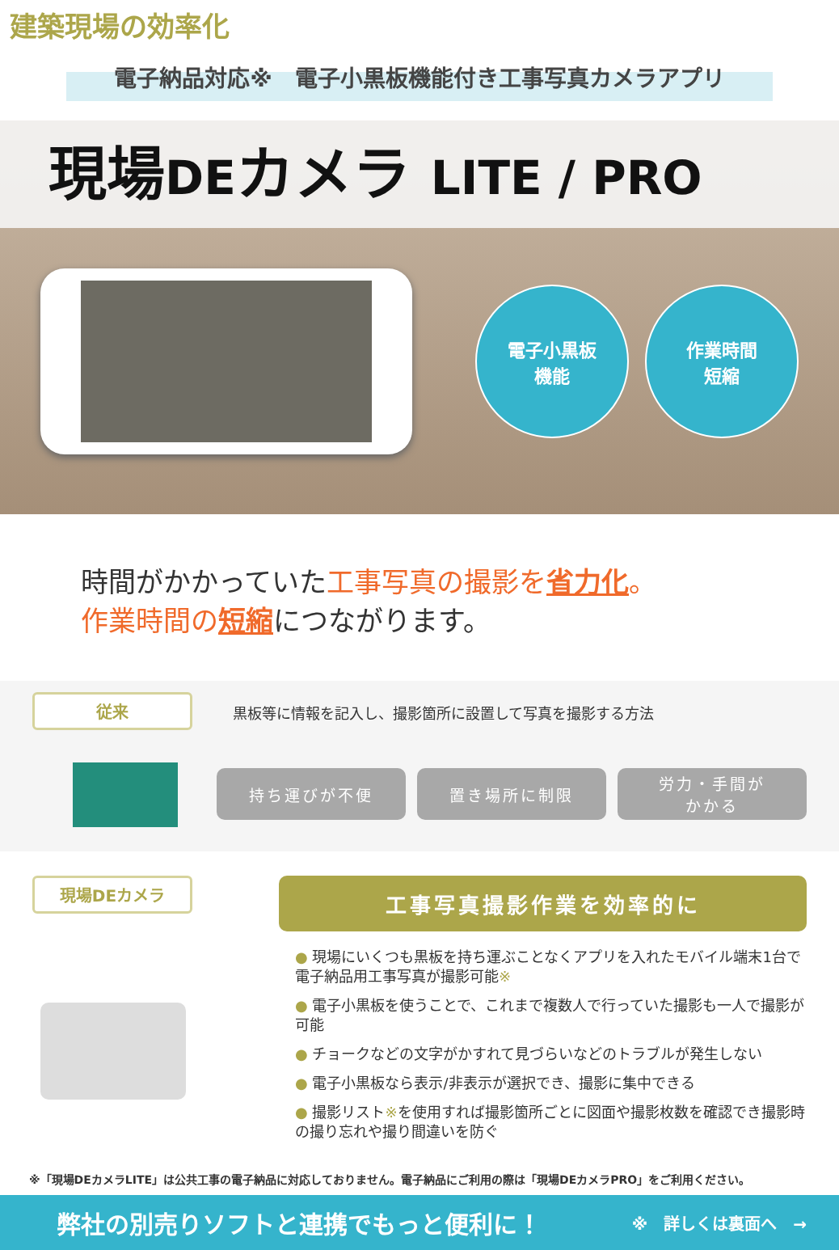建築現場の効率化
電子納品対応※　電子小黒板機能付き工事写真カメラアプリ
現場DEカメラ LITE / PRO
電子小黒板
機能
作業時間
短縮
時間がかかっていた工事写真の撮影を 省力化。
作業時間の 短縮につながります。
従来
黒板等に情報を記入し、撮影箇所に設置して写真を撮影する方法
持ち運びが不便 置き場所に制限 労力・手間が
かかる
現場DEカメラ
工事写真撮影作業を効率的に
● 現場にいくつも黒板を持ち運ぶことなくアプリを入れたモバイル端末1台で電子納品用工事写真が撮影可能※
● 電子小黒板を使うことで、これまで複数人で行っていた撮影も一人で撮影が可能
● チョークなどの文字がかすれて見づらいなどのトラブルが発生しない
● 電子小黒板なら表示/非表示が選択でき、撮影に集中できる
● 撮影リスト※を使用すれば撮影箇所ごとに図面や撮影枚数を確認でき撮影時の撮り忘れや撮り間違いを防ぐ
※「現場DEカメラLITE」は公共工事の電子納品に対応しておりません。電子納品にご利用の際は「現場DEカメラPRO」をご利用ください。
弊社の別売りソフトと連携でもっと便利に！ ※　詳しくは裏面へ　→